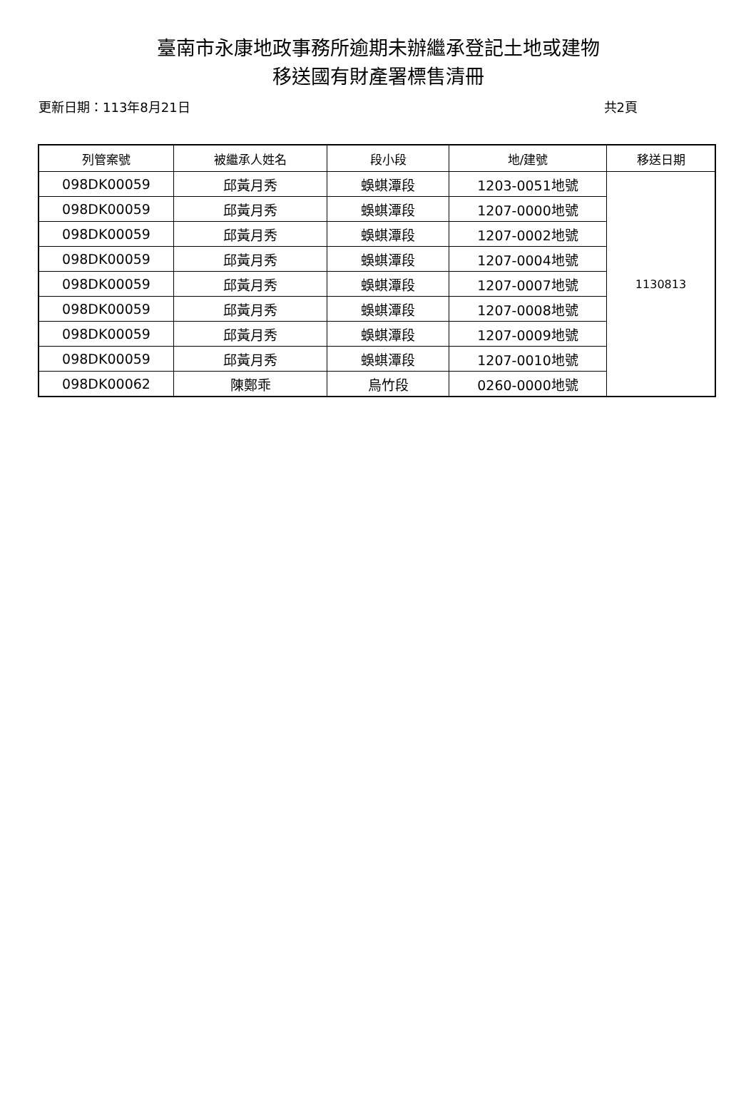臺南市永康地政事務所逾期未辦繼承登記土地或建物
移送國有財產署標售清冊
更新日期：113年8月21日 共2頁
| 列管案號 | 被繼承人姓名 | 段小段 | 地/建號 | 移送日期 |
| --- | --- | --- | --- | --- |
| 098DK00059 | 邱黃月秀 | 蜈蜞潭段 | 1203-0051地號 | 1130813 |
| 098DK00059 | 邱黃月秀 | 蜈蜞潭段 | 1207-0000地號 | |
| 098DK00059 | 邱黃月秀 | 蜈蜞潭段 | 1207-0002地號 | |
| 098DK00059 | 邱黃月秀 | 蜈蜞潭段 | 1207-0004地號 | |
| 098DK00059 | 邱黃月秀 | 蜈蜞潭段 | 1207-0007地號 | |
| 098DK00059 | 邱黃月秀 | 蜈蜞潭段 | 1207-0008地號 | |
| 098DK00059 | 邱黃月秀 | 蜈蜞潭段 | 1207-0009地號 | |
| 098DK00059 | 邱黃月秀 | 蜈蜞潭段 | 1207-0010地號 | |
| 098DK00062 | 陳鄭乖 | 烏竹段 | 0260-0000地號 | |